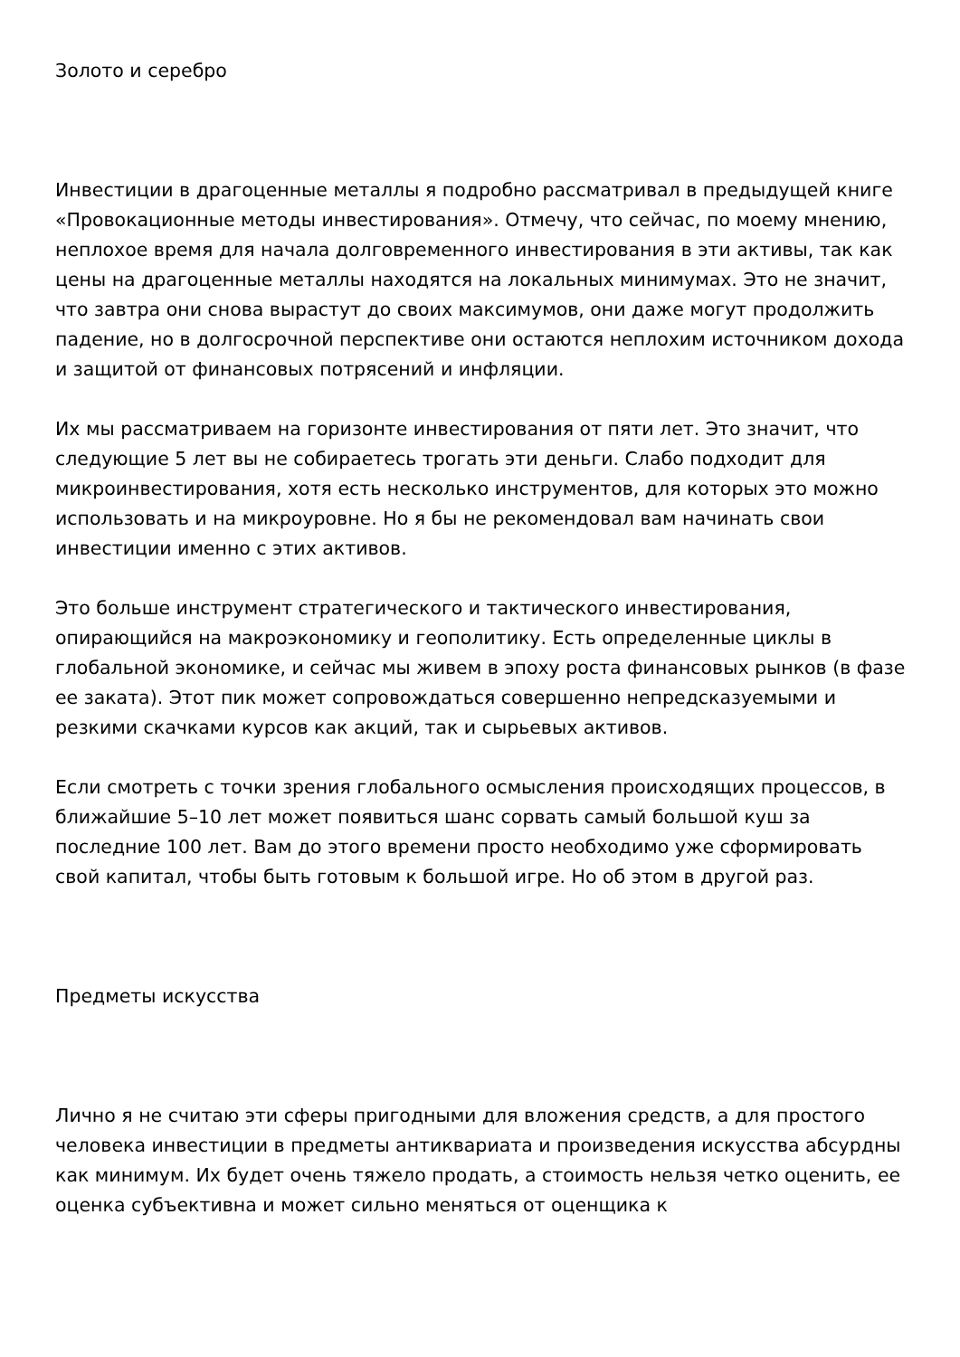Золото и серебро
Инвестиции в драгоценные металлы я подробно рассматривал в предыдущей книге «Провокационные методы инвестирования». Отмечу, что сейчас, по моему мнению, неплохое время для начала долговременного инвестирования в эти активы, так как цены на драгоценные металлы находятся на локальных минимумах. Это не значит, что завтра они снова вырастут до своих максимумов, они даже могут продолжить падение, но в долгосрочной перспективе они остаются неплохим источником дохода и защитой от финансовых потрясений и инфляции.
Их мы рассматриваем на горизонте инвестирования от пяти лет. Это значит, что следующие 5 лет вы не собираетесь трогать эти деньги. Слабо подходит для микроинвестирования, хотя есть несколько инструментов, для которых это можно использовать и на микроуровне. Но я бы не рекомендовал вам начинать свои инвестиции именно с этих активов.
Это больше инструмент стратегического и тактического инвестирования, опирающийся на макроэкономику и геополитику. Есть определенные циклы в глобальной экономике, и сейчас мы живем в эпоху роста финансовых рынков (в фазе ее заката). Этот пик может сопровождаться совершенно непредсказуемыми и резкими скачками курсов как акций, так и сырьевых активов.
Если смотреть с точки зрения глобального осмысления происходящих процессов, в ближайшие 5–10 лет может появиться шанс сорвать самый большой куш за последние 100 лет. Вам до этого времени просто необходимо уже сформировать свой капитал, чтобы быть готовым к большой игре. Но об этом в другой раз.
Предметы искусства
Лично я не считаю эти сферы пригодными для вложения средств, а для простого человека инвестиции в предметы антиквариата и произведения искусства абсурдны как минимум. Их будет очень тяжело продать, а стоимость нельзя четко оценить, ее оценка субъективна и может сильно меняться от оценщика к